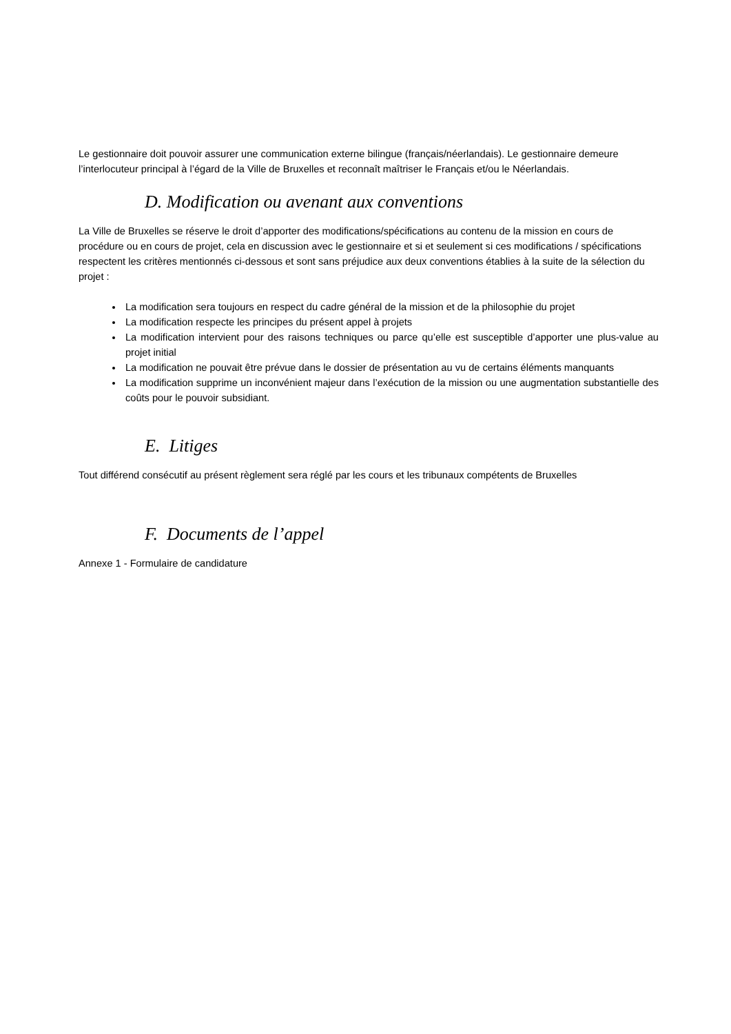Le gestionnaire doit pouvoir assurer une communication externe bilingue (français/néerlandais). Le gestionnaire demeure l’interlocuteur principal à l’égard de la Ville de Bruxelles et reconnaît maîtriser le Français et/ou le Néerlandais.
D. Modification ou avenant aux conventions
La Ville de Bruxelles se réserve le droit d’apporter des modifications/spécifications au contenu de la mission en cours de procédure ou en cours de projet, cela en discussion avec le gestionnaire et si et seulement si ces modifications / spécifications respectent les critères mentionnés ci-dessous et sont sans préjudice aux deux conventions établies à la suite de la sélection du projet :
La modification sera toujours en respect du cadre général de la mission et de la philosophie du projet
La modification respecte les principes du présent appel à projets
La modification intervient pour des raisons techniques ou parce qu’elle est susceptible d’apporter une plus-value au projet initial
La modification ne pouvait être prévue dans le dossier de présentation au vu de certains éléments manquants
La modification supprime un inconvénient majeur dans l’exécution de la mission ou une augmentation substantielle des coûts pour le pouvoir subsidiant.
E. Litiges
Tout différend consécutif au présent règlement sera réglé par les cours et les tribunaux compétents de Bruxelles
F. Documents de l’appel
Annexe 1 - Formulaire de candidature